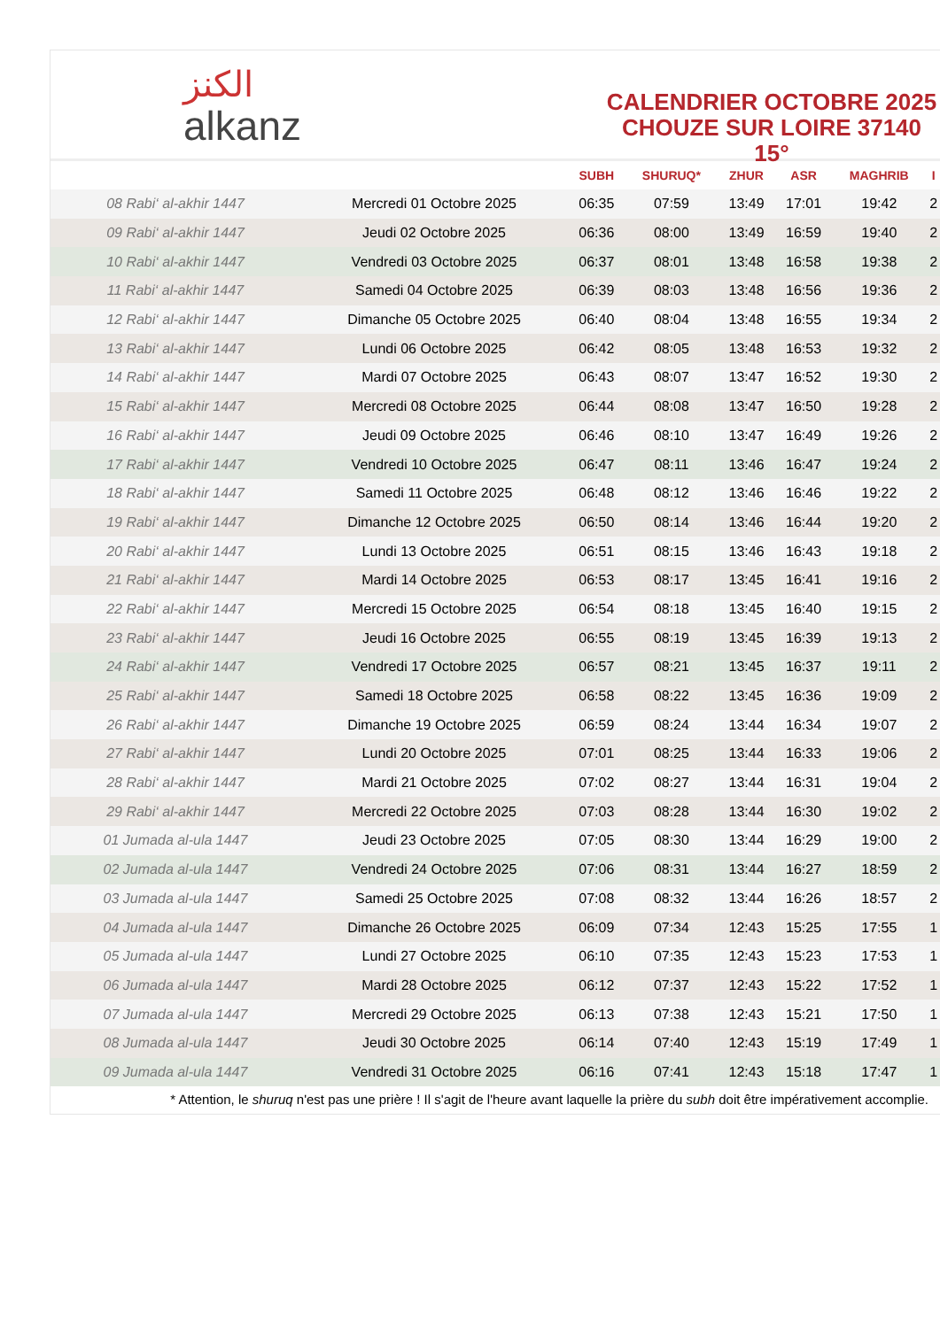الكنز
alkanz
CALENDRIER OCTOBRE 2025
CHOUZE SUR LOIRE 37140 15°
| | | SUBH | SHURUQ* | ZHUR | ASR | MAGHRIB | I |
| --- | --- | --- | --- | --- | --- | --- | --- |
| 08 Rabi‘ al-akhir 1447 | Mercredi 01 Octobre 2025 | 06:35 | 07:59 | 13:49 | 17:01 | 19:42 | 2 |
| 09 Rabi‘ al-akhir 1447 | Jeudi 02 Octobre 2025 | 06:36 | 08:00 | 13:49 | 16:59 | 19:40 | 2 |
| 10 Rabi‘ al-akhir 1447 | Vendredi 03 Octobre 2025 | 06:37 | 08:01 | 13:48 | 16:58 | 19:38 | 2 |
| 11 Rabi‘ al-akhir 1447 | Samedi 04 Octobre 2025 | 06:39 | 08:03 | 13:48 | 16:56 | 19:36 | 2 |
| 12 Rabi‘ al-akhir 1447 | Dimanche 05 Octobre 2025 | 06:40 | 08:04 | 13:48 | 16:55 | 19:34 | 2 |
| 13 Rabi‘ al-akhir 1447 | Lundi 06 Octobre 2025 | 06:42 | 08:05 | 13:48 | 16:53 | 19:32 | 2 |
| 14 Rabi‘ al-akhir 1447 | Mardi 07 Octobre 2025 | 06:43 | 08:07 | 13:47 | 16:52 | 19:30 | 2 |
| 15 Rabi‘ al-akhir 1447 | Mercredi 08 Octobre 2025 | 06:44 | 08:08 | 13:47 | 16:50 | 19:28 | 2 |
| 16 Rabi‘ al-akhir 1447 | Jeudi 09 Octobre 2025 | 06:46 | 08:10 | 13:47 | 16:49 | 19:26 | 2 |
| 17 Rabi‘ al-akhir 1447 | Vendredi 10 Octobre 2025 | 06:47 | 08:11 | 13:46 | 16:47 | 19:24 | 2 |
| 18 Rabi‘ al-akhir 1447 | Samedi 11 Octobre 2025 | 06:48 | 08:12 | 13:46 | 16:46 | 19:22 | 2 |
| 19 Rabi‘ al-akhir 1447 | Dimanche 12 Octobre 2025 | 06:50 | 08:14 | 13:46 | 16:44 | 19:20 | 2 |
| 20 Rabi‘ al-akhir 1447 | Lundi 13 Octobre 2025 | 06:51 | 08:15 | 13:46 | 16:43 | 19:18 | 2 |
| 21 Rabi‘ al-akhir 1447 | Mardi 14 Octobre 2025 | 06:53 | 08:17 | 13:45 | 16:41 | 19:16 | 2 |
| 22 Rabi‘ al-akhir 1447 | Mercredi 15 Octobre 2025 | 06:54 | 08:18 | 13:45 | 16:40 | 19:15 | 2 |
| 23 Rabi‘ al-akhir 1447 | Jeudi 16 Octobre 2025 | 06:55 | 08:19 | 13:45 | 16:39 | 19:13 | 2 |
| 24 Rabi‘ al-akhir 1447 | Vendredi 17 Octobre 2025 | 06:57 | 08:21 | 13:45 | 16:37 | 19:11 | 2 |
| 25 Rabi‘ al-akhir 1447 | Samedi 18 Octobre 2025 | 06:58 | 08:22 | 13:45 | 16:36 | 19:09 | 2 |
| 26 Rabi‘ al-akhir 1447 | Dimanche 19 Octobre 2025 | 06:59 | 08:24 | 13:44 | 16:34 | 19:07 | 2 |
| 27 Rabi‘ al-akhir 1447 | Lundi 20 Octobre 2025 | 07:01 | 08:25 | 13:44 | 16:33 | 19:06 | 2 |
| 28 Rabi‘ al-akhir 1447 | Mardi 21 Octobre 2025 | 07:02 | 08:27 | 13:44 | 16:31 | 19:04 | 2 |
| 29 Rabi‘ al-akhir 1447 | Mercredi 22 Octobre 2025 | 07:03 | 08:28 | 13:44 | 16:30 | 19:02 | 2 |
| 01 Jumada al-ula 1447 | Jeudi 23 Octobre 2025 | 07:05 | 08:30 | 13:44 | 16:29 | 19:00 | 2 |
| 02 Jumada al-ula 1447 | Vendredi 24 Octobre 2025 | 07:06 | 08:31 | 13:44 | 16:27 | 18:59 | 2 |
| 03 Jumada al-ula 1447 | Samedi 25 Octobre 2025 | 07:08 | 08:32 | 13:44 | 16:26 | 18:57 | 2 |
| 04 Jumada al-ula 1447 | Dimanche 26 Octobre 2025 | 06:09 | 07:34 | 12:43 | 15:25 | 17:55 | 1 |
| 05 Jumada al-ula 1447 | Lundi 27 Octobre 2025 | 06:10 | 07:35 | 12:43 | 15:23 | 17:53 | 1 |
| 06 Jumada al-ula 1447 | Mardi 28 Octobre 2025 | 06:12 | 07:37 | 12:43 | 15:22 | 17:52 | 1 |
| 07 Jumada al-ula 1447 | Mercredi 29 Octobre 2025 | 06:13 | 07:38 | 12:43 | 15:21 | 17:50 | 1 |
| 08 Jumada al-ula 1447 | Jeudi 30 Octobre 2025 | 06:14 | 07:40 | 12:43 | 15:19 | 17:49 | 1 |
| 09 Jumada al-ula 1447 | Vendredi 31 Octobre 2025 | 06:16 | 07:41 | 12:43 | 15:18 | 17:47 | 1 |
* Attention, le shuruq n'est pas une prière ! Il s'agit de l'heure avant laquelle la prière du subh doit être impérativement accomplie.